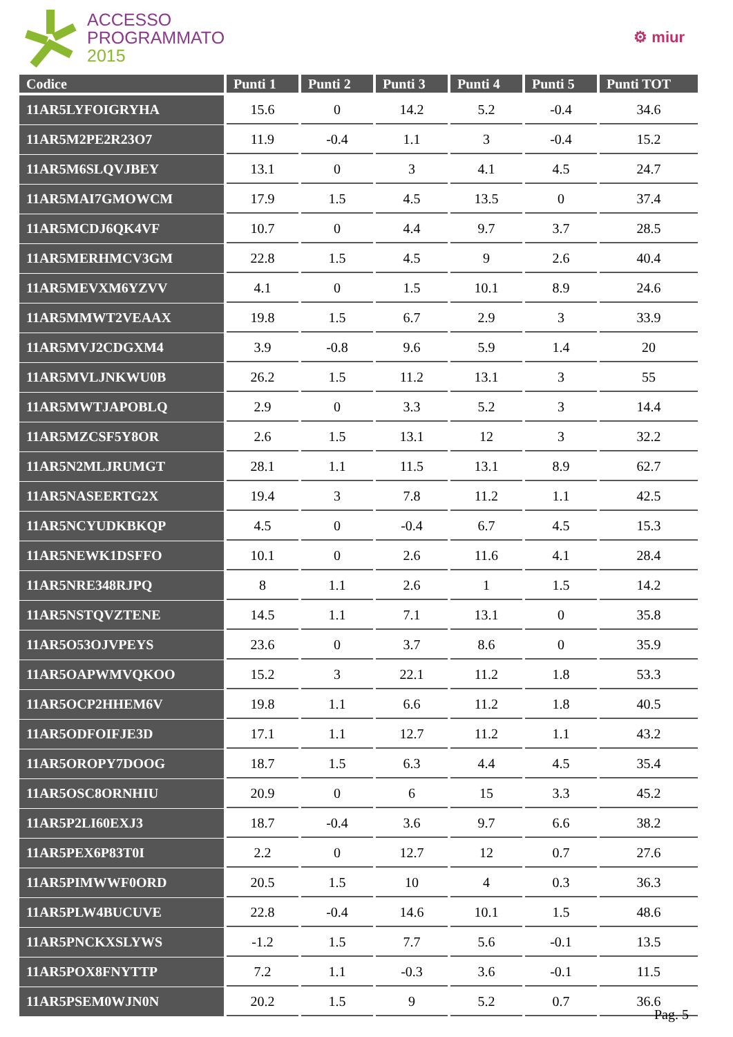ACCESSO
PROGRAMMATO
2015
⚙ miur
| Codice | Punti 1 | Punti 2 | Punti 3 | Punti 4 | Punti 5 | Punti TOT |
| --- | --- | --- | --- | --- | --- | --- |
| 11AR5LYFOIGRYHA | 15.6 | 0 | 14.2 | 5.2 | -0.4 | 34.6 |
| 11AR5M2PE2R23O7 | 11.9 | -0.4 | 1.1 | 3 | -0.4 | 15.2 |
| 11AR5M6SLQVJBEY | 13.1 | 0 | 3 | 4.1 | 4.5 | 24.7 |
| 11AR5MAI7GMOWCM | 17.9 | 1.5 | 4.5 | 13.5 | 0 | 37.4 |
| 11AR5MCDJ6QK4VF | 10.7 | 0 | 4.4 | 9.7 | 3.7 | 28.5 |
| 11AR5MERHMCV3GM | 22.8 | 1.5 | 4.5 | 9 | 2.6 | 40.4 |
| 11AR5MEVXM6YZVV | 4.1 | 0 | 1.5 | 10.1 | 8.9 | 24.6 |
| 11AR5MMWT2VEAAX | 19.8 | 1.5 | 6.7 | 2.9 | 3 | 33.9 |
| 11AR5MVJ2CDGXM4 | 3.9 | -0.8 | 9.6 | 5.9 | 1.4 | 20 |
| 11AR5MVLJNKWU0B | 26.2 | 1.5 | 11.2 | 13.1 | 3 | 55 |
| 11AR5MWTJAPOBLQ | 2.9 | 0 | 3.3 | 5.2 | 3 | 14.4 |
| 11AR5MZCSF5Y8OR | 2.6 | 1.5 | 13.1 | 12 | 3 | 32.2 |
| 11AR5N2MLJRUMGT | 28.1 | 1.1 | 11.5 | 13.1 | 8.9 | 62.7 |
| 11AR5NASEERTG2X | 19.4 | 3 | 7.8 | 11.2 | 1.1 | 42.5 |
| 11AR5NCYUDKBKQP | 4.5 | 0 | -0.4 | 6.7 | 4.5 | 15.3 |
| 11AR5NEWK1DSFFO | 10.1 | 0 | 2.6 | 11.6 | 4.1 | 28.4 |
| 11AR5NRE348RJPQ | 8 | 1.1 | 2.6 | 1 | 1.5 | 14.2 |
| 11AR5NSTQVZTENE | 14.5 | 1.1 | 7.1 | 13.1 | 0 | 35.8 |
| 11AR5O53OJVPEYS | 23.6 | 0 | 3.7 | 8.6 | 0 | 35.9 |
| 11AR5OAPWMVQKOO | 15.2 | 3 | 22.1 | 11.2 | 1.8 | 53.3 |
| 11AR5OCP2HHEM6V | 19.8 | 1.1 | 6.6 | 11.2 | 1.8 | 40.5 |
| 11AR5ODFOIFJE3D | 17.1 | 1.1 | 12.7 | 11.2 | 1.1 | 43.2 |
| 11AR5OROPY7DOOG | 18.7 | 1.5 | 6.3 | 4.4 | 4.5 | 35.4 |
| 11AR5OSC8ORNHIU | 20.9 | 0 | 6 | 15 | 3.3 | 45.2 |
| 11AR5P2LI60EXJ3 | 18.7 | -0.4 | 3.6 | 9.7 | 6.6 | 38.2 |
| 11AR5PEX6P83T0I | 2.2 | 0 | 12.7 | 12 | 0.7 | 27.6 |
| 11AR5PIMWWF0ORD | 20.5 | 1.5 | 10 | 4 | 0.3 | 36.3 |
| 11AR5PLW4BUCUVE | 22.8 | -0.4 | 14.6 | 10.1 | 1.5 | 48.6 |
| 11AR5PNCKXSLYWS | -1.2 | 1.5 | 7.7 | 5.6 | -0.1 | 13.5 |
| 11AR5POX8FNYTTP | 7.2 | 1.1 | -0.3 | 3.6 | -0.1 | 11.5 |
| 11AR5PSEM0WJN0N | 20.2 | 1.5 | 9 | 5.2 | 0.7 | 36.6 |
Pag. 5